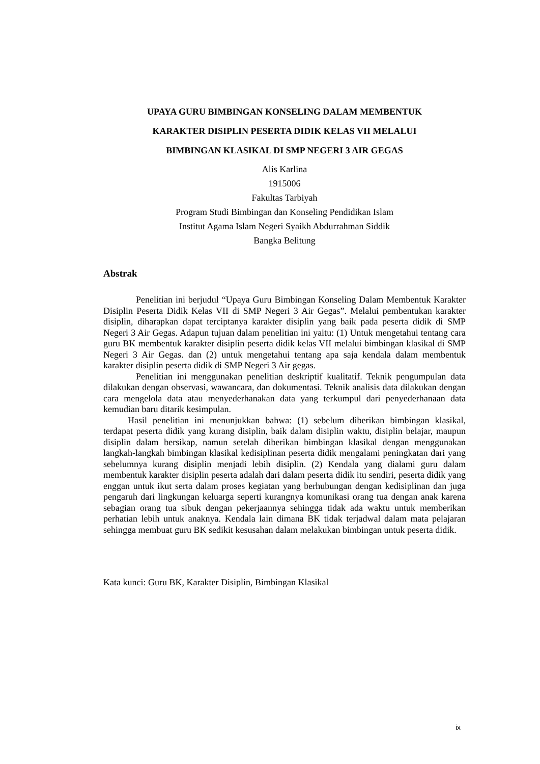UPAYA GURU BIMBINGAN KONSELING DALAM MEMBENTUK
KARAKTER DISIPLIN PESERTA DIDIK KELAS VII MELALUI
BIMBINGAN KLASIKAL DI SMP NEGERI 3 AIR GEGAS
Alis Karlina
1915006
Fakultas Tarbiyah
Program Studi Bimbingan dan Konseling Pendidikan Islam
Institut Agama Islam Negeri Syaikh Abdurrahman Siddik
Bangka Belitung
Abstrak
Penelitian ini berjudul “Upaya Guru Bimbingan Konseling Dalam Membentuk Karakter Disiplin Peserta Didik Kelas VII di SMP Negeri 3 Air Gegas”. Melalui pembentukan karakter disiplin, diharapkan dapat terciptanya karakter disiplin yang baik pada peserta didik di SMP Negeri 3 Air Gegas. Adapun tujuan dalam penelitian ini yaitu: (1) Untuk mengetahui tentang cara guru BK membentuk karakter disiplin peserta didik kelas VII melalui bimbingan klasikal di SMP Negeri 3 Air Gegas. dan (2) untuk mengetahui tentang apa saja kendala dalam membentuk karakter disiplin peserta didik di SMP Negeri 3 Air gegas.
Penelitian ini menggunakan penelitian deskriptif kualitatif. Teknik pengumpulan data dilakukan dengan observasi, wawancara, dan dokumentasi. Teknik analisis data dilakukan dengan cara mengelola data atau menyederhanakan data yang terkumpul dari penyederhanaan data kemudian baru ditarik kesimpulan.
Hasil penelitian ini menunjukkan bahwa: (1) sebelum diberikan bimbingan klasikal, terdapat peserta didik yang kurang disiplin, baik dalam disiplin waktu, disiplin belajar, maupun disiplin dalam bersikap, namun setelah diberikan bimbingan klasikal dengan menggunakan langkah-langkah bimbingan klasikal kedisiplinan peserta didik mengalami peningkatan dari yang sebelumnya kurang disiplin menjadi lebih disiplin. (2) Kendala yang dialami guru dalam membentuk karakter disiplin peserta adalah dari dalam peserta didik itu sendiri, peserta didik yang enggan untuk ikut serta dalam proses kegiatan yang berhubungan dengan kedisiplinan dan juga pengaruh dari lingkungan keluarga seperti kurangnya komunikasi orang tua dengan anak karena sebagian orang tua sibuk dengan pekerjaannya sehingga tidak ada waktu untuk memberikan perhatian lebih untuk anaknya. Kendala lain dimana BK tidak terjadwal dalam mata pelajaran sehingga membuat guru BK sedikit kesusahan dalam melakukan bimbingan untuk peserta didik.
Kata kunci: Guru BK, Karakter Disiplin, Bimbingan Klasikal
ix